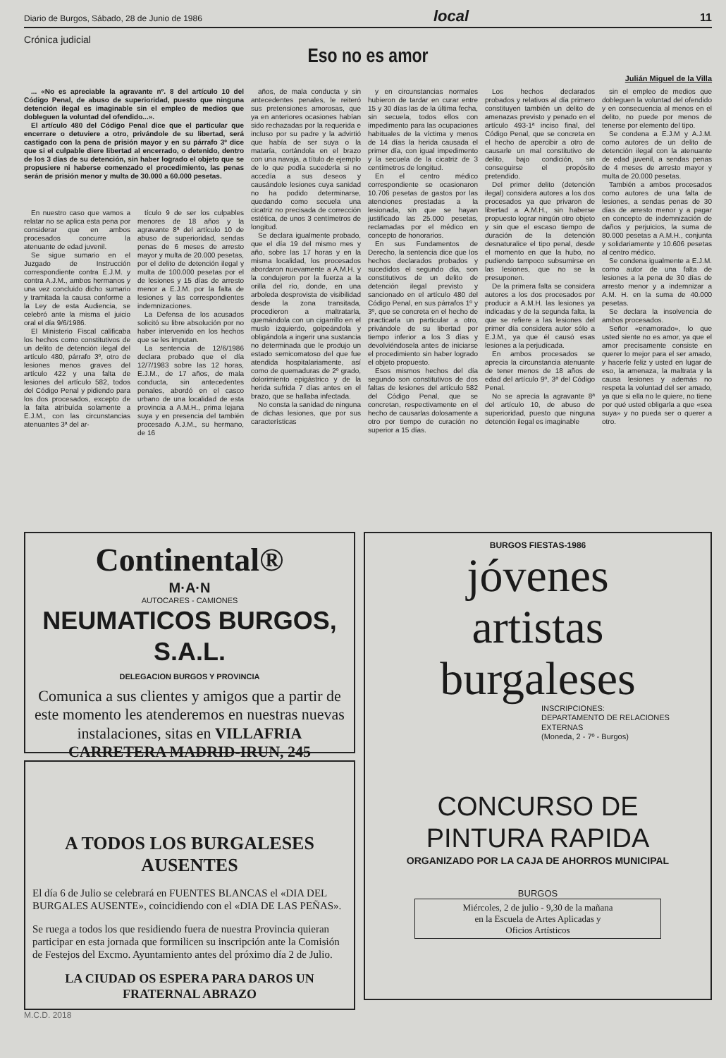Diario de Burgos, Sábado, 28 de Junio de 1986 local 11
Crónica judicial
Eso no es amor
Julián Miguel de la Villa
... «No es apreciable la agravante nº. 8 del artículo 10 del Código Penal, de abuso de superioridad, puesto que ninguna detención ilegal es imaginable sin el empleo de medios que dobleguen la voluntad del ofendido...».
El artículo 480 del Código Penal dice que el particular que encerrare o detuviere a otro, privándole de su libertad, será castigado con la pena de prisión mayor y en su párrafo 3º dice que si el culpable diere libertad al encerrado, o detenido, dentro de los 3 días de su detención, sin haber logrado el objeto que se propusiere ni haberse comenzado el procedimiento, las penas serán de prisión menor y multa de 30.000 a 60.000 pesetas.
En nuestro caso que vamos a relatar no se aplica esta pena por considerar que en ambos procesados concurre la atenuante de edad juvenil.
Se sigue sumario en el Juzgado de Instrucción correspondiente contra E.J.M. y contra A.J.M., ambos hermanos y una vez concluido dicho sumario y tramitada la causa conforme a la Ley de esta Audiencia, se celebró ante la misma el juicio oral el día 9/6/1986.
El Ministerio Fiscal calificaba los hechos como constitutivos de un delito de detención ilegal del artículo 480, párrafo 3º, otro de lesiones menos graves del artículo 422 y una falta de lesiones del artículo 582, todos del Código Penal y pidiendo para los dos procesados, excepto de la falta atribuída solamente a E.J.M., con las circunstancias atenuantes 3ª del ar-
tículo 9 de ser los culpables menores de 18 años y la agravante 8ª del artículo 10 de abuso de superioridad, sendas penas de 6 meses de arresto mayor y multa de 20.000 pesetas, por el delito de detención ilegal y multa de 100.000 pesetas por el de lesiones y 15 días de arresto menor a E.J.M. por la falta de lesiones y las correspondientes indemnizaciones.
La Defensa de los acusados solicitó su libre absolución por no haber intervenido en los hechos que se les imputan.
La sentencia de 12/6/1986 declara probado que el día 12/7/1983 sobre las 12 horas, E.J.M., de 17 años, de mala conducta, sin antecedentes penales, abordó en el casco urbano de una localidad de esta provincia a A.M.H., prima lejana suya y en presencia del también procesado A.J.M., su hermano, de 16
años, de mala conducta y sin antecedentes penales, le reiteró sus pretensiones amorosas, que ya en anteriores ocasiones habían sido rechazadas por la requerida e incluso por su padre y la advirtió que había de ser suya o la mataría, cortándola en el brazo con una navaja, a título de ejemplo de lo que podía sucederla si no accedía a sus deseos y causándole lesiones cuya sanidad no ha podido determinarse, quedando como secuela una cicatriz no precisada de corrección estética, de unos 3 centímetros de longitud.
Se declara igualmente probado, que el día 19 del mismo mes y año, sobre las 17 horas y en la misma localidad, los procesados abordaron nuevamente a A.M.H. y la condujeron por la fuerza a la orilla del río, donde, en una arboleda desprovista de visibilidad desde la zona transitada, procedieron a maltratarla, quemándola con un cigarrillo en el muslo izquierdo, golpeándola y obligándola a ingerir una sustancia no determinada que le produjo un estado semicomatoso del que fue atendida hospitalariamente, así como de quemaduras de 2º grado, dolorimiento epigástrico y de la herida sufrida 7 días antes en el brazo, que se hallaba infectada.
No consta la sanidad de ninguna de dichas lesiones, que por sus características
y en circunstancias normales hubieron de tardar en curar entre 15 y 30 días las de la última fecha, sin secuela, todos ellos con impedimento para las ocupaciones habituales de la víctima y menos de 14 días la herida causada el primer día, con igual impedimento y la secuela de la cicatriz de 3 centímetros de longitud.
En el centro médico correspondiente se ocasionaron 10.706 pesetas de gastos por las atenciones prestadas a la lesionada, sin que se hayan justificado las 25.000 pesetas, reclamadas por el médico en concepto de honorarios.
En sus Fundamentos de Derecho, la sentencia dice que los hechos declarados probados y sucedidos el segundo día, son constitutivos de un delito de detención ilegal previsto y sancionado en el artículo 480 del Código Penal, en sus párrafos 1º y 3º, que se concreta en el hecho de practicarla un particular a otro, privándole de su libertad por tiempo inferior a los 3 días y devolviéndosela antes de iniciarse el procedimiento sin haber logrado el objeto propuesto.
Esos mismos hechos del día segundo son constitutivos de dos faltas de lesiones del artículo 582 del Código Penal, que se concretan, respectivamente en el hecho de causarlas dolosamente a otro por tiempo de curación no superior a 15 días.
Los hechos declarados probados y relativos al día primero constituyen también un delito de amenazas previsto y penado en el artículo 493-1ª inciso final, del Código Penal, que se concreta en el hecho de apercibir a otro de causarle un mal constitutivo de delito, bajo condición, sin conseguirse el propósito pretendido.
Del primer delito (detención ilegal) considera autores a los dos procesados ya que privaron de libertad a A.M.H., sin haberse propuesto lograr ningún otro objeto y sin que el escaso tiempo de duración de la detención desnaturalice el tipo penal, desde el momento en que la hubo, no pudiendo tampoco subsumirse en las lesiones, que no se la presuponen.
De la primera falta se considera autores a los dos procesados por producir a A.M.H. las lesiones ya indicadas y de la segunda falta, la que se refiere a las lesiones del primer día considera autor sólo a E.J.M., ya que él causó esas lesiones a la perjudicada.
En ambos procesados se aprecia la circunstancia atenuante de tener menos de 18 años de edad del artículo 9º, 3ª del Código Penal.
No se aprecia la agravante 8ª del artículo 10, de abuso de superioridad, puesto que ninguna detención ilegal es imaginable
sin el empleo de medios que dobleguen la voluntad del ofendido y en consecuencia al menos en el delito, no puede por menos de tenerse por elemento del tipo.
Se condena a E.J.M y A.J.M. como autores de un delito de detención ilegal con la atenuante de edad juvenil, a sendas penas de 4 meses de arresto mayor y multa de 20.000 pesetas.
También a ambos procesados como autores de una falta de lesiones, a sendas penas de 30 días de arresto menor y a pagar en concepto de indemnización de daños y perjuicios, la suma de 80.000 pesetas a A.M.H., conjunta y solidariamente y 10.606 pesetas al centro médico.
Se condena igualmente a E.J.M. como autor de una falta de lesiones a la pena de 30 días de arresto menor y a indemnizar a A.M. H. en la suma de 40.000 pesetas.
Se declara la insolvencia de ambos procesados.
Señor «enamorado», lo que usted siente no es amor, ya que el amor precisamente consiste en querer lo mejor para el ser amado, y hacerle feliz y usted en lugar de eso, la amenaza, la maltrata y la causa lesiones y además no respeta la voluntad del ser amado, ya que si ella no le quiere, no tiene por qué usted obligarla a que «sea suya» y no pueda ser o querer a otro.
Continental®
M·A·N
AUTOCARES - CAMIONES
NEUMATICOS BURGOS, S.A.L.
DELEGACION BURGOS Y PROVINCIA
Comunica a sus clientes y amigos que a partir de este momento les atenderemos en nuestras nuevas instalaciones, sitas en VILLAFRIA CARRETERA MADRID-IRUN, 245
A TODOS LOS BURGALESES AUSENTES
El día 6 de Julio se celebrará en FUENTES BLANCAS el «DIA DEL BURGALES AUSENTE», coincidiendo con el «DIA DE LAS PEÑAS».
Se ruega a todos los que residiendo fuera de nuestra Provincia quieran participar en esta jornada que formilicen su inscripción ante la Comisión de Festejos del Excmo. Ayuntamiento antes del próximo día 2 de Julio.
LA CIUDAD OS ESPERA PARA DAROS UN FRATERNAL ABRAZO
BURGOS FIESTAS-1986
jóvenes
artistas
burgaleses
INSCRIPCIONES:
DEPARTAMENTO DE RELACIONES EXTERNAS
(Moneda, 2 - 7º - Burgos)
CONCURSO DE
PINTURA RAPIDA
ORGANIZADO POR LA CAJA DE AHORROS MUNICIPAL
BURGOS
Miércoles, 2 de julio - 9,30 de la mañana
en la Escuela de Artes Aplicadas y
Oficios Artísticos
M.C.D. 2018